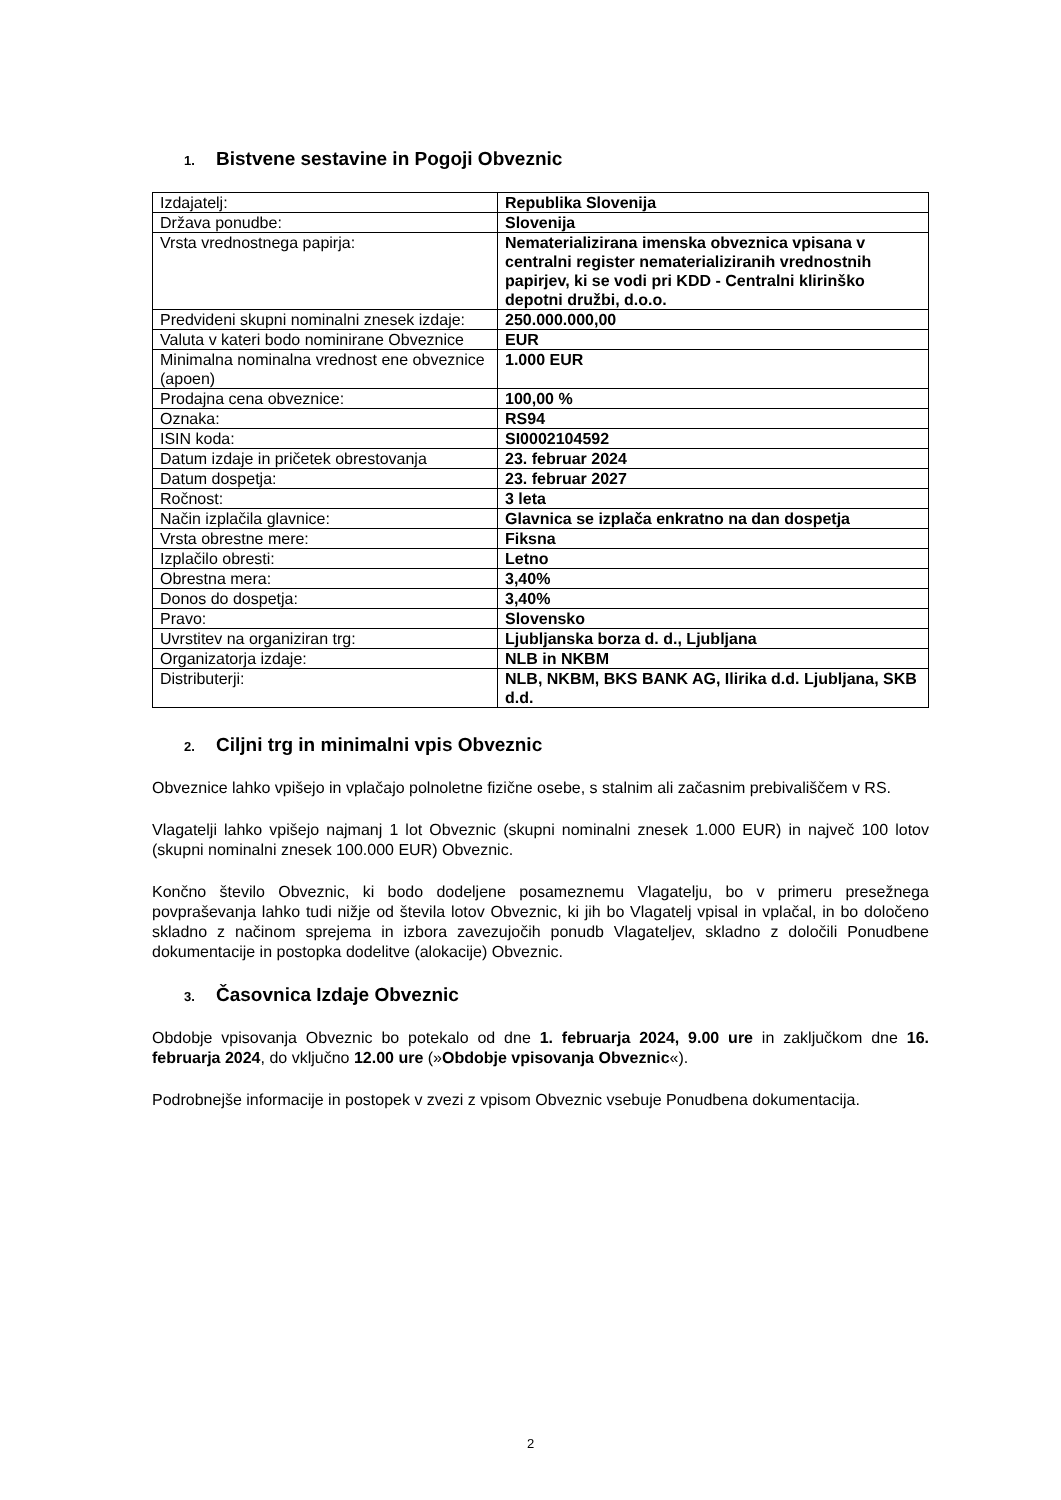1. Bistvene sestavine in Pogoji Obveznic
| Izdajatelj: | Republika Slovenija |
| Država ponudbe: | Slovenija |
| Vrsta vrednostnega papirja: | Nematerializirana imenska obveznica vpisana v centralni register nematerializiranih vrednostnih papirjev, ki se vodi pri KDD - Centralni klirinško depotni družbi, d.o.o. |
| Predvideni skupni nominalni znesek izdaje: | 250.000.000,00 |
| Valuta v kateri bodo nominirane Obveznice | EUR |
| Minimalna nominalna vrednost ene obveznice (apoen) | 1.000 EUR |
| Prodajna cena obveznice: | 100,00 % |
| Oznaka: | RS94 |
| ISIN koda: | SI0002104592 |
| Datum izdaje in pričetek obrestovanja | 23. februar 2024 |
| Datum dospetja: | 23. februar 2027 |
| Ročnost: | 3 leta |
| Način izplačila glavnice: | Glavnica se izplača enkratno na dan dospetja |
| Vrsta obrestne mere: | Fiksna |
| Izplačilo obresti: | Letno |
| Obrestna mera: | 3,40% |
| Donos do dospetja: | 3,40% |
| Pravo: | Slovensko |
| Uvrstitev na organiziran trg: | Ljubljanska borza d. d., Ljubljana |
| Organizatorja izdaje: | NLB in NKBM |
| Distributerji: | NLB, NKBM, BKS BANK AG, Ilirika d.d. Ljubljana, SKB d.d. |
2. Ciljni trg in minimalni vpis Obveznic
Obveznice lahko vpišejo in vplačajo polnoletne fizične osebe, s stalnim ali začasnim prebivališčem v RS.
Vlagatelji lahko vpišejo najmanj 1 lot Obveznic (skupni nominalni znesek 1.000 EUR) in največ 100 lotov (skupni nominalni znesek 100.000 EUR) Obveznic.
Končno število Obveznic, ki bodo dodeljene posameznemu Vlagatelju, bo v primeru presežnega povpraševanja lahko tudi nižje od števila lotov Obveznic, ki jih bo Vlagatelj vpisal in vplačal, in bo določeno skladno z načinom sprejema in izbora zavezujočih ponudb Vlagateljev, skladno z določili Ponudbene dokumentacije in postopka dodelitve (alokacije) Obveznic.
3. Časovnica Izdaje Obveznic
Obdobje vpisovanja Obveznic bo potekalo od dne 1. februarja 2024, 9.00 ure in zaključkom dne 16. februarja 2024, do vključno 12.00 ure (»Obdobje vpisovanja Obveznic«).
Podrobnejše informacije in postopek v zvezi z vpisom Obveznic vsebuje Ponudbena dokumentacija.
2